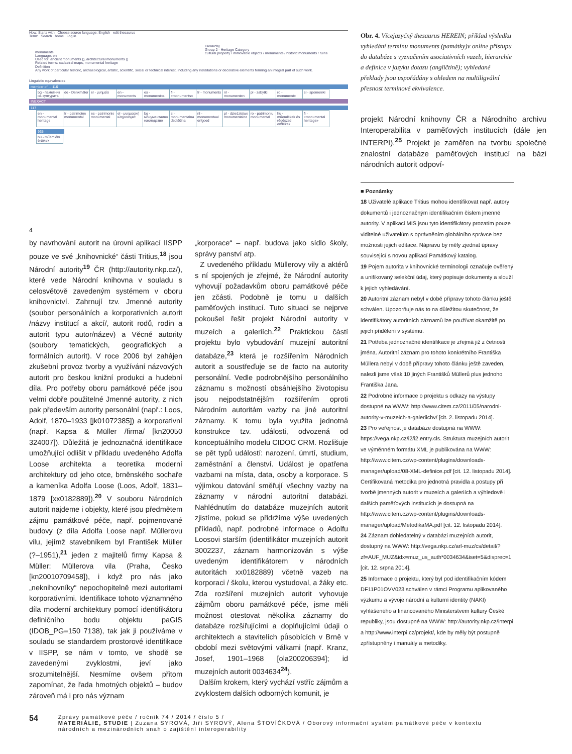How: Starts with Choose source language: English edit thesaurus
Term: Search home Log in
monuments
Language: en
Used for: ancient monuments (), architectural monuments ()
Related terms: cadastral maps, monumental heritage
Hierarchy
Group 2 - Heritage Category
cultural property / immovable objects / monuments / historic monuments / ruins
Definition
Any work of particular historic, archaeological, artistic, scientific, social or technical interest, including any installations or decorative elements forming an integral part of such work.
Linguistic equivalences
member of ... 116
| bg - паметник на културата | de - Denkmäler | el - μνημεία | en - monuments | es - monumentos | fi - «monuments» | fr - monuments | nl - monumenten | pl - zabytki | ro - monumente | sl - spomeniki |
INEXACT
117
| en - monumental heritage | fr - patrimoine monumental | es - patrimonio monumental | el - μνημειακή κληρονομιά | bg - монументално наследство | sl - monumentalna dediščina | nl - monumentaal erfgoed | pl - dziedzictwo monumentalne | ro - patrimoniu monumental | hu - műemlékek és régészeti emlékek | fi - «monumental heritage» |
935
| hu - műemléki értékek |
4
Obr. 4. Vícejazyčný thesaurus HEREIN; příklad výsledku vyhledání termínu monuments (památky)v online přístupu do databáze s vyznačením asociativních vazeb, hierarchie a definice v jazyku dotazu (angličtině); vyhledané překlady jsou uspořádány s ohledem na multiligvální přesnost terminové ekvivalence.
projekt Národní knihovny ČR a Národního archivu Interoperabilita v paměťových institucích (dále jen INTERPI).<sup>25</sup> Projekt je zaměřen na tvorbu společné znalostní databáze paměťových institucí na bázi národních autorit odpoví-
by navrhování autorit na úrovni aplikací IISPP pouze ve své „knihovnické“ části Tritius,<sup>18</sup> jsou Národní autority<sup>19</sup> ČR (http://autority.nkp.cz/), které vede Národní knihovna v souladu s celosvětově zavedeným systémem v oboru knihovnictví. Zahrnují tzv. Jmenné autority (soubor personálních a korporativních autorit /názvy institucí a akcí/, autorit rodů, rodin a autorit typu autor/název) a Věcné autority (soubory tematických, geografických a formálních autorit). V roce 2006 byl zahájen zkušební provoz tvorby a využívání názvových autorit pro českou knižní produkci a hudební díla. Pro potřeby oboru památkové péče jsou velmi dobře použitelné Jmenné autority, z nich pak především autority personální (např.: Loos, Adolf, 1870–1933 [jk01072385]) a korporativní (např. Kapsa & Müller /firma/ [kn20050 324007]). Důležitá je jednoznačná identifikace umožňující odlišit v příkladu uvedeného Adolfa Loose architekta a teoretika moderní architektury od jeho otce, brněnského sochaře a kameníka Adolfa Loose (Loos, Adolf, 1831–1879 [xx0182889]).<sup>20</sup> V souboru Národních autorit najdeme i objekty, které jsou předmětem zájmu památkové péče, např. pojmenované budovy (z díla Adolfa Loose např. Müllerovu vilu, jejímž stavebníkem byl František Müller (?–1951),<sup>21</sup> jeden z majitelů firmy Kapsa & Müller: Müllerova vila (Praha, Česko [kn20010709458]), i když pro nás jako „neknihovníky“ nepochopitelně mezi autoritami korporativními. Identifikace tohoto významného díla moderní architektury pomocí identifikátoru definičního bodu objektu paGIS (IDOB_PG=150 7138), tak jak ji používáme v souladu se standardem prostorové identifikace v IISPP, se nám v tomto, ve shodě se zavedenými zvyklostmi, jeví jako srozumitelnější. Nesmíme ovšem přitom zapomínat, že řada hmotných objektů – budov zároveň má i pro nás význam
„korporace“ – např. budova jako sídlo školy, správy panství atp.
Z uvedeného příkladu Müllerovy vily a aktérů s ní spojených je zřejmé, že Národní autority vyhovují požadavkům oboru památkové péče jen zčásti. Podobně je tomu u dalších paměťových institucí. Tuto situaci se nejprve pokoušel řešit projekt Národní autority v muzeích a galeriích.<sup>22</sup> Praktickou částí projektu bylo vybudování muzejní autoritní databáze,<sup>23</sup> která je rozšířením Národních autorit a soustřeďuje se de facto na autority personální. Vedle podrobnějšího personálního záznamu s možností obsáhlejšího životopisu jsou nejpodstatnějším rozšířením oproti Národním autoritám vazby na jiné autoritní záznamy. K tomu byla využita jednotná konstrukce tzv. události, odvozená od konceptuálního modelu CIDOC CRM. Rozlišuje se pět typů událostí: narození, úmrtí, studium, zaměstnání a členství. Událost je opatřena vazbami na místa, data, osoby a korporace. S výjimkou datování směřují všechny vazby na záznamy v národní autoritní databázi. Nahlédnutím do databáze muzejních autorit zjistíme, pokud se přidržíme výše uvedených příkladů, např. podrobné informace o Adolfu Loosovi starším (identifikátor muzejních autorit 3002237, záznam harmonizován s výše uvedeným identifikátorem v národních autoritách xx0182889) včetně vazeb na korporaci / školu, kterou vystudoval, a žáky etc. Zda rozšíření muzejních autorit vyhovuje zájmům oboru památkové péče, jsme měli možnost otestovat několika záznamy do databáze rozšiřujícími a doplňujícími údaji o architektech a stavitelích působících v Brně v období mezi světovými válkami (např. Kranz, Josef, 1901–1968 [ola200206394]; id muzejních autorit 0034634<sup>24</sup>).
Dalším krokem, který vychází vstříc zájmům a zvyklostem dalších odborných komunit, je
■ Poznámky
18 Uživatelé aplikace Tritius mohou identifikovat např. autory dokumentů i jednoznačným identifikačním číslem jmenné autority. V aplikaci MIS jsou tyto identifikátory prozatím pouze viditelné uživatelům s oprávněním globálního správce bez možnosti jejich editace. Nápravu by měly zjednat úpravy související s novou aplikací Památkový katalog.
19 Pojem autorita v knihovnické terminologii označuje ověřený a unifikovaný selekční údaj, který popisuje dokumenty a slouží k jejich vyhledávání.
20 Autoritní záznam nebyl v době přípravy tohoto článku ještě schválen. Upozorňuje nás to na důležitou skutečnost, že identifikátory autoritních záznamů lze používat okamžitě po jejich přidělení v systému.
21 Potřeba jednoznačné identifikace je zřejmá již z četnosti jména. Autoritní záznam pro tohoto konkrétního Františka Müllera nebyl v době přípravy tohoto článku ještě zaveden, nalezli jsme však 10 jiných Františků Müllerů plus jednoho Františka Jana.
22 Podrobné informace o projektu s odkazy na výstupy dostupné na WWW: http://www.citem.cz/2011/05/narodni-autority-v-muzeich-a-galeriichv/ [cit. 2. listopadu 2014].
23 Pro veřejnost je databáze dostupná na WWW: https://vega.nkp.cz/i2/i2.entry.cls. Struktura muzejních autorit ve výměnném formátu XML je publikována na WWW: http://www.citem.cz/wp-content/plugins/downloads-manager/upload/08-XML-definice.pdf [cit. 12. listopadu 2014]. Certifikovaná metodika pro jednotná pravidla a postupy při tvorbě jmenných autorit v muzeích a galeriích a výhledově i dalších paměťových institucích je dostupná na http://www.citem.cz/wp-content/plugins/downloads-manager/upload/MetodikaMA.pdf [cit. 12. listopadu 2014].
24 Záznam dohledatelný v databázi muzejních autorit, dostupný na WWW: http://vega.nkp.cz/arl-muz/cs/detail/?zf=AUF_MUZ&idx=muz_us_auth*0034634&iset=5&disprec=1 [cit. 12. srpna 2014].
25 Informace o projektu, který byl pod identifikačním kódem DF11P01OVV023 schválen v rámci Programu aplikovaného výzkumu a vývoje národní a kulturní identity (NAKI) vyhlášeného a financovaného Ministerstvem kultury České republiky, jsou dostupné na WWW: http://autority.nkp.cz/interpi a http://www.interpi.cz/projekt/, kde by měly být postupně zpřístupněny i manuály a metodiky.
54
Zprávy památkové péče / ročník 74 / 2014 / číslo 5 /
MATERIÁLIE, STUDIE | Zuzana SYROVÁ, Jiří SYROVÝ, Alena ŠTOVÍČKOVÁ / Oborový informační systém památkové péče v kontextu
národních a mezinárodních snah o zajištění interoperability